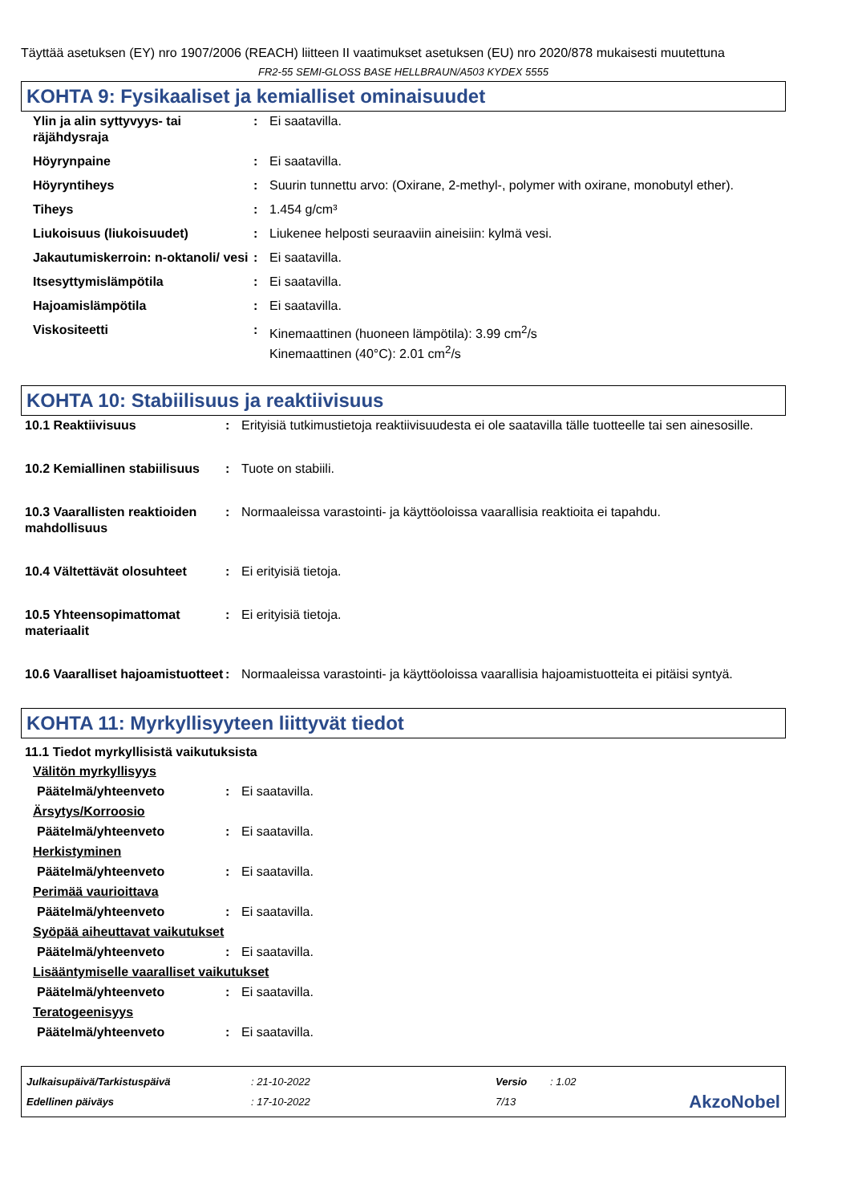Täyttää asetuksen (EY) nro 1907/2006 (REACH) liitteen II vaatimukset asetuksen (EU) nro 2020/878 mukaisesti muutettuna
FR2-55 SEMI-GLOSS BASE HELLBRAUN/A503 KYDEX 5555
KOHTA 9: Fysikaaliset ja kemialliset ominaisuudet
| Ylin ja alin syttyvyys- tai räjähdysraja | : | Ei saatavilla. |
| Höyrynpaine | : | Ei saatavilla. |
| Höyryntiheys | : | Suurin tunnettu arvo: (Oxirane, 2-methyl-, polymer with oxirane, monobutyl ether). |
| Tiheys | : | 1.454 g/cm³ |
| Liukoisuus (liukoisuudet) | : | Liukenee helposti seuraaviin aineisiin: kylmä vesi. |
| Jakautumiskerroin: n-oktanoli/ vesi | : | Ei saatavilla. |
| Itsesyttymislämpötila | : | Ei saatavilla. |
| Hajoamislämpötila | : | Ei saatavilla. |
| Viskositeetti | : | Kinemaattinen (huoneen lämpötila): 3.99 cm<sup>2</sup>/s Kinemaattinen (40°C): 2.01 cm<sup>2</sup>/s |
KOHTA 10: Stabiilisuus ja reaktiivisuus
| 10.1 Reaktiivisuus | : | Erityisiä tutkimustietoja reaktiivisuudesta ei ole saatavilla tälle tuotteelle tai sen ainesosille. |
| 10.2 Kemiallinen stabiilisuus | : | Tuote on stabiili. |
| 10.3 Vaarallisten reaktioiden mahdollisuus | : | Normaaleissa varastointi- ja käyttöoloissa vaarallisia reaktioita ei tapahdu. |
| 10.4 Vältettävät olosuhteet | : | Ei erityisiä tietoja. |
| 10.5 Yhteensopimattomat materiaalit | : | Ei erityisiä tietoja. |
| 10.6 Vaaralliset hajoamistuotteet | : | Normaaleissa varastointi- ja käyttöoloissa vaarallisia hajoamistuotteita ei pitäisi syntyä. |
KOHTA 11: Myrkyllisyyteen liittyvät tiedot
11.1 Tiedot myrkyllisistä vaikutuksista
Välitön myrkyllisyys
| Päätelmä/yhteenveto | : | Ei saatavilla. |
Ärsytys/Korroosio
| Päätelmä/yhteenveto | : | Ei saatavilla. |
Herkistyminen
| Päätelmä/yhteenveto | : | Ei saatavilla. |
Perimää vaurioittava
| Päätelmä/yhteenveto | : | Ei saatavilla. |
Syöpää aiheuttavat vaikutukset
| Päätelmä/yhteenveto | : | Ei saatavilla. |
Lisääntymiselle vaaralliset vaikutukset
| Päätelmä/yhteenveto | : | Ei saatavilla. |
Teratogeenisyys
| Päätelmä/yhteenveto | : | Ei saatavilla. |
Julkaisupäivä/Tarkistuspäivä
Edellinen päiväys
: 21-10-2022
: 17-10-2022
Versio
7/13
: 1.02
AkzoNobel